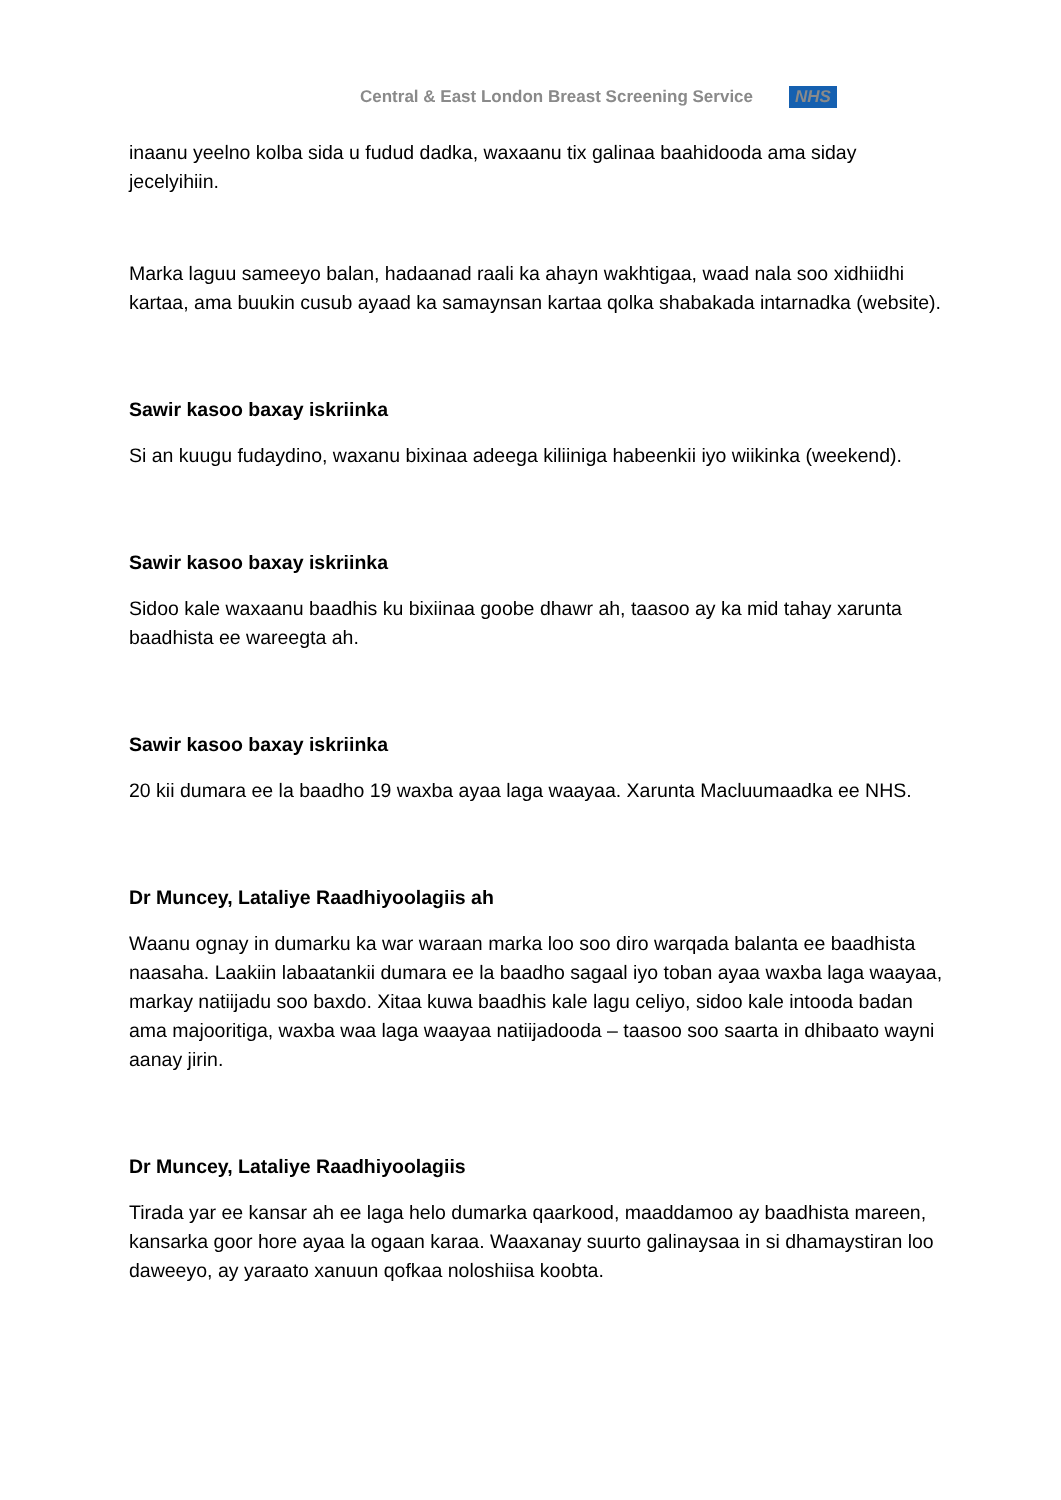Central & East London Breast Screening Service NHS
inaanu yeelno kolba sida u fudud dadka, waxaanu tix galinaa baahidooda ama siday jecelyihiin.
Marka laguu sameeyo balan, hadaanad raali ka ahayn wakhtigaa, waad nala soo xidhiidhi kartaa, ama buukin cusub ayaad ka samaynsan kartaa qolka shabakada intarnadka (website).
Sawir kasoo baxay iskriinka
Si an kuugu fudaydino, waxanu bixinaa adeega kiliiniga habeenkii iyo wiikinka (weekend).
Sawir kasoo baxay iskriinka
Sidoo kale waxaanu baadhis ku bixiinaa goobe dhawr ah, taasoo ay ka mid tahay xarunta baadhista ee wareegta ah.
Sawir kasoo baxay iskriinka
20 kii dumara ee la baadho 19 waxba ayaa laga waayaa. Xarunta Macluumaadka ee NHS.
Dr Muncey, Lataliye Raadhiyoolagiis ah
Waanu ognay in dumarku ka war waraan marka loo soo diro warqada balanta ee baadhista naasaha. Laakiin labaatankii dumara ee la baadho sagaal iyo toban ayaa waxba laga waayaa, markay natiijadu soo baxdo. Xitaa kuwa baadhis kale lagu celiyo, sidoo kale intooda badan ama majooritiga, waxba waa laga waayaa natiijadooda – taasoo soo saarta in dhibaato wayni aanay jirin.
Dr Muncey, Lataliye Raadhiyoolagiis
Tirada yar ee kansar ah ee laga helo dumarka qaarkood, maaddamoo ay baadhista mareen, kansarka goor hore ayaa la ogaan karaa. Waaxanay suurto galinaysaa in si dhamaystiran loo daweeyo, ay yaraato xanuun qofkaa noloshiisa koobta.